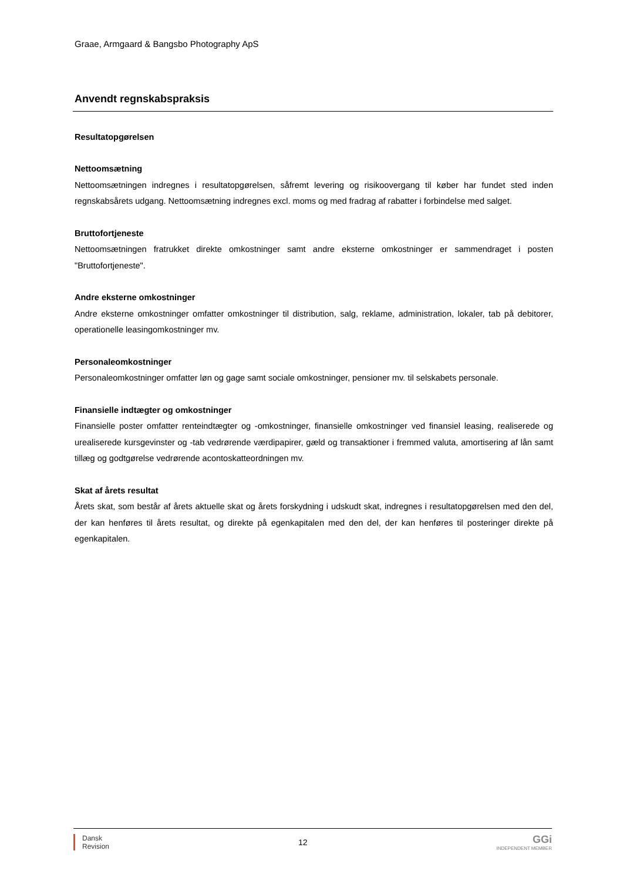Graae, Armgaard & Bangsbo Photography ApS
Anvendt regnskabspraksis
Resultatopgørelsen
Nettoomsætning
Nettoomsætningen indregnes i resultatopgørelsen, såfremt levering og risikoovergang til køber har fundet sted inden regnskabsårets udgang. Nettoomsætning indregnes excl. moms og med fradrag af rabatter i forbindelse med salget.
Bruttofortjeneste
Nettoomsætningen fratrukket direkte omkostninger samt andre eksterne omkostninger er sammendraget i posten "Bruttofortjeneste".
Andre eksterne omkostninger
Andre eksterne omkostninger omfatter omkostninger til distribution, salg, reklame, administration, lokaler, tab på debitorer, operationelle leasingomkostninger mv.
Personaleomkostninger
Personaleomkostninger omfatter løn og gage samt sociale omkostninger, pensioner mv. til selskabets personale.
Finansielle indtægter og omkostninger
Finansielle poster omfatter renteindtægter og -omkostninger, finansielle omkostninger ved finansiel leasing, realiserede og urealiserede kursgevinster og -tab vedrørende værdipapirer, gæld og transaktioner i fremmed valuta, amortisering af lån samt tillæg og godtgørelse vedrørende acontoskatteordningen mv.
Skat af årets resultat
Årets skat, som består af årets aktuelle skat og årets forskydning i udskudt skat, indregnes i resultatopgørelsen med den del, der kan henføres til årets resultat, og direkte på egenkapitalen med den del, der kan henføres til posteringer direkte på egenkapitalen.
Dansk
Revision
12
GGi
INDEPENDENT MEMBER